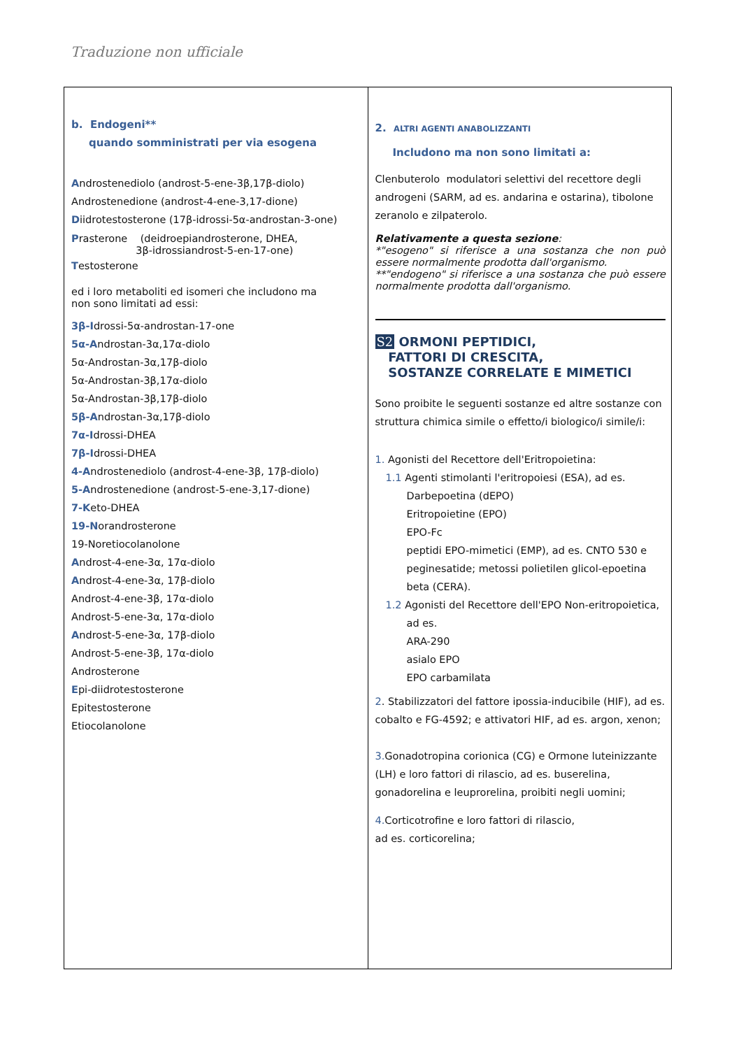Traduzione non ufficiale
| b. Endogeni** quando somministrati per via esogena A ndrostenediolo (androst-5-ene-3β,17β-diolo) Androstenedione (androst-4-ene-3,17-dione) D iidrotestosterone (17β-idrossi-5α-androstan-3-one) P rasterone (deidroepiandrosterone, DHEA, 3β-idrossiandrost-5-en-17-one) T estosterone ed i loro metaboliti ed isomeri che includono ma non sono limitati ad essi: 3β-I drossi-5α-androstan-17-one 5α-A ndrostan-3α,17α-diolo 5α-Androstan-3α,17β-diolo 5α-Androstan-3β,17α-diolo 5α-Androstan-3β,17β-diolo 5β-A ndrostan-3α,17β-diolo 7α-I drossi-DHEA 7β-I drossi-DHEA 4-A ndrostenediolo (androst-4-ene-3β, 17β-diolo) 5-A ndrostenedione (androst-5-ene-3,17-dione) 7-K eto-DHEA 19-N orandrosterone 19-Noretiocolanolone A ndrost-4-ene-3α, 17α-diolo A ndrost-4-ene-3α, 17β-diolo Androst-4-ene-3β, 17α-diolo Androst-5-ene-3α, 17α-diolo A ndrost-5-ene-3α, 17β-diolo Androst-5-ene-3β, 17α-diolo Androsterone E pi-diidrotestosterone Epitestosterone Etiocolanolone | 2. ALTRI AGENTI ANABOLIZZANTI Includono ma non sono limitati a: Clenbuterolo modulatori selettivi del recettore degli androgeni (SARM, ad es. andarina e ostarina), tibolone zeranolo e zilpaterolo. Relativamente a questa sezione : *"esogeno" si riferisce a una sostanza che non può essere normalmente prodotta dall'organismo. **"endogeno" si riferisce a una sostanza che può essere normalmente prodotta dall'organismo. S2 ORMONI PEPTIDICI, FATTORI DI CRESCITA, SOSTANZE CORRELATE E MIMETICI Sono proibite le seguenti sostanze ed altre sostanze con struttura chimica simile o effetto/i biologico/i simile/i: 1. Agonisti del Recettore dell'Eritropoietina: 1.1 Agenti stimolanti l'eritropoiesi (ESA), ad es. Darbepoetina (dEPO) Eritropoietine (EPO) EPO-Fc peptidi EPO-mimetici (EMP), ad es. CNTO 530 e peginesatide; metossi polietilen glicol-epoetina beta (CERA). 1.2 Agonisti del Recettore dell'EPO Non-eritropoietica, ad es. ARA-290 asialo EPO EPO carbamilata 2 . Stabilizzatori del fattore ipossia-inducibile (HIF), ad es. cobalto e FG-4592; e attivatori HIF, ad es. argon, xenon; 3. Gonadotropina corionica (CG) e Ormone luteinizzante (LH) e loro fattori di rilascio, ad es. buserelina, gonadorelina e leuprorelina, proibiti negli uomini; 4. Corticotrofine e loro fattori di rilascio, ad es. corticorelina; |